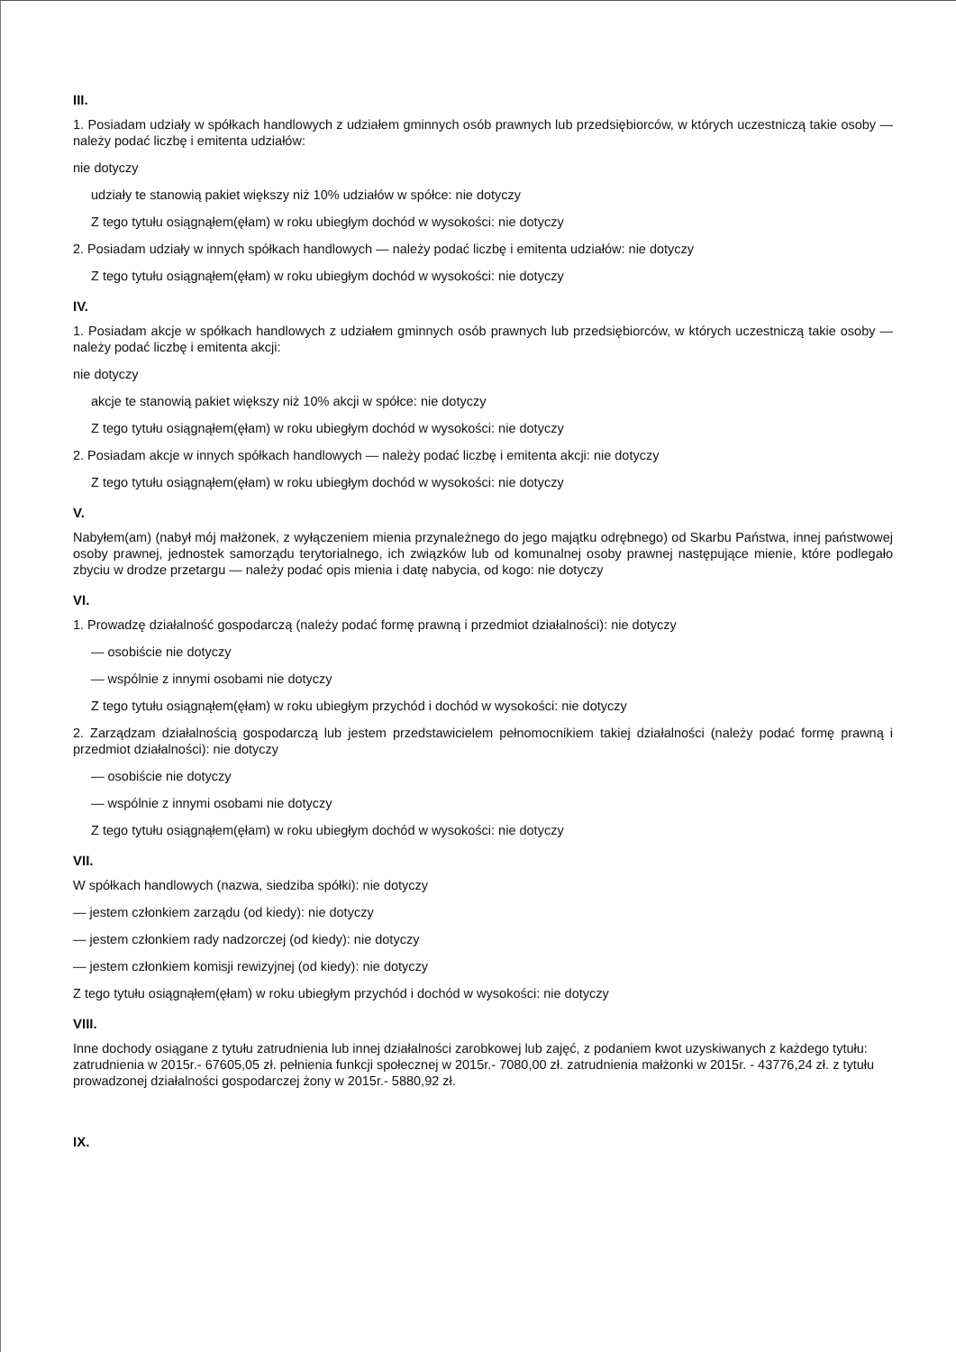III.
1. Posiadam udziały w spółkach handlowych z udziałem gminnych osób prawnych lub przedsiębiorców, w których uczestniczą takie osoby — należy podać liczbę i emitenta udziałów:
nie dotyczy
udziały te stanowią pakiet większy niż 10% udziałów w spółce: nie dotyczy
Z tego tytułu osiągnąłem(ęłam) w roku ubiegłym dochód w wysokości: nie dotyczy
2. Posiadam udziały w innych spółkach handlowych — należy podać liczbę i emitenta udziałów: nie dotyczy
Z tego tytułu osiągnąłem(ęłam) w roku ubiegłym dochód w wysokości: nie dotyczy
IV.
1. Posiadam akcje w spółkach handlowych z udziałem gminnych osób prawnych lub przedsiębiorców, w których uczestniczą takie osoby — należy podać liczbę i emitenta akcji:
nie dotyczy
akcje te stanowią pakiet większy niż 10% akcji w spółce: nie dotyczy
Z tego tytułu osiągnąłem(ęłam) w roku ubiegłym dochód w wysokości: nie dotyczy
2. Posiadam akcje w innych spółkach handlowych — należy podać liczbę i emitenta akcji: nie dotyczy
Z tego tytułu osiągnąłem(ęłam) w roku ubiegłym dochód w wysokości: nie dotyczy
V.
Nabyłem(am) (nabył mój małżonek, z wyłączeniem mienia przynależnego do jego majątku odrębnego) od Skarbu Państwa, innej państwowej osoby prawnej, jednostek samorządu terytorialnego, ich związków lub od komunalnej osoby prawnej następujące mienie, które podlegało zbyciu w drodze przetargu — należy podać opis mienia i datę nabycia, od kogo: nie dotyczy
VI.
1. Prowadzę działalność gospodarczą (należy podać formę prawną i przedmiot działalności): nie dotyczy
— osobiście nie dotyczy
— wspólnie z innymi osobami nie dotyczy
Z tego tytułu osiągnąłem(ęłam) w roku ubiegłym przychód i dochód w wysokości: nie dotyczy
2. Zarządzam działalnością gospodarczą lub jestem przedstawicielem pełnomocnikiem takiej działalności (należy podać formę prawną i przedmiot działalności): nie dotyczy
— osobiście nie dotyczy
— wspólnie z innymi osobami nie dotyczy
Z tego tytułu osiągnąłem(ęłam) w roku ubiegłym dochód w wysokości: nie dotyczy
VII.
W spółkach handlowych (nazwa, siedziba spółki): nie dotyczy
— jestem członkiem zarządu (od kiedy): nie dotyczy
— jestem członkiem rady nadzorczej (od kiedy): nie dotyczy
— jestem członkiem komisji rewizyjnej (od kiedy): nie dotyczy
Z tego tytułu osiągnąłem(ęłam) w roku ubiegłym przychód i dochód w wysokości: nie dotyczy
VIII.
Inne dochody osiągane z tytułu zatrudnienia lub innej działalności zarobkowej lub zajęć, z podaniem kwot uzyskiwanych z każdego tytułu: zatrudnienia w 2015r.- 67605,05 zł. pełnienia funkcji społecznej w 2015r.- 7080,00 zł. zatrudnienia małżonki w 2015r. - 43776,24 zł. z tytułu prowadzonej działalności gospodarczej żony w 2015r.- 5880,92 zł.
IX.